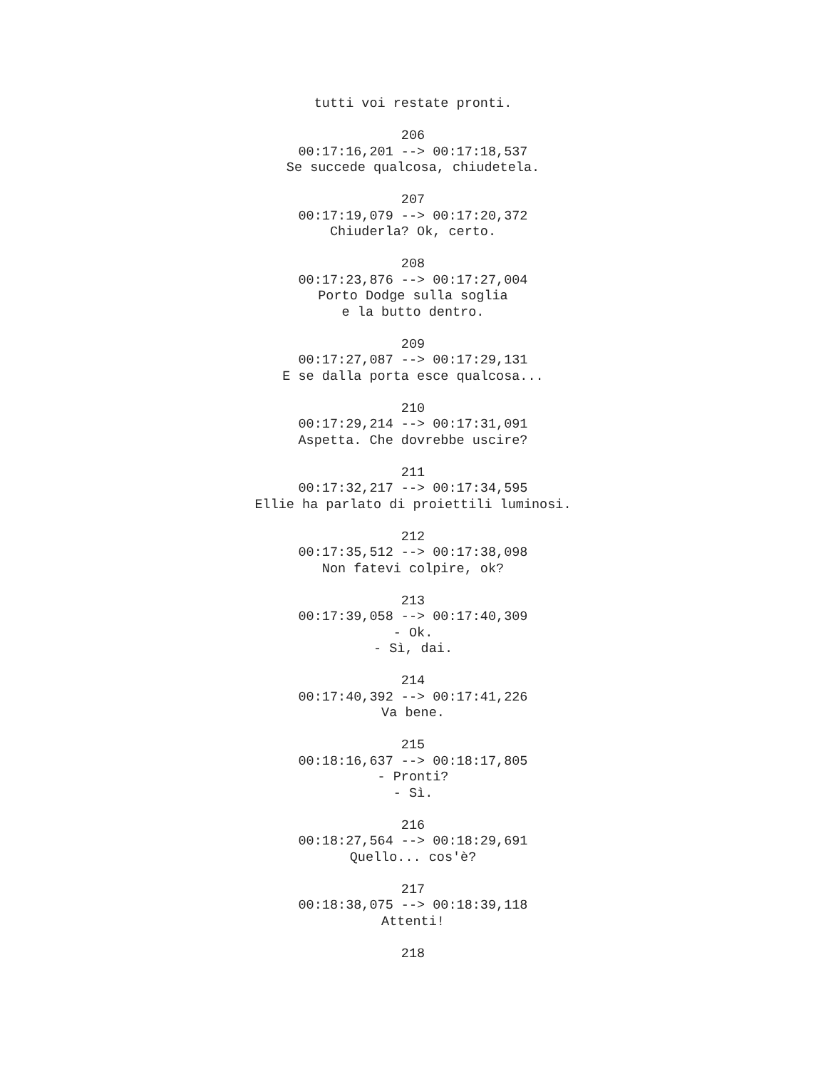tutti voi restate pronti.
206
00:17:16,201 --> 00:17:18,537
Se succede qualcosa, chiudetela.
207
00:17:19,079 --> 00:17:20,372
Chiuderla? Ok, certo.
208
00:17:23,876 --> 00:17:27,004
Porto Dodge sulla soglia
e la butto dentro.
209
00:17:27,087 --> 00:17:29,131
E se dalla porta esce qualcosa...
210
00:17:29,214 --> 00:17:31,091
Aspetta. Che dovrebbe uscire?
211
00:17:32,217 --> 00:17:34,595
Ellie ha parlato di proiettili luminosi.
212
00:17:35,512 --> 00:17:38,098
Non fatevi colpire, ok?
213
00:17:39,058 --> 00:17:40,309
- Ok.
- Sì, dai.
214
00:17:40,392 --> 00:17:41,226
Va bene.
215
00:18:16,637 --> 00:18:17,805
- Pronti?
- Sì.
216
00:18:27,564 --> 00:18:29,691
Quello... cos'è?
217
00:18:38,075 --> 00:18:39,118
Attenti!
218